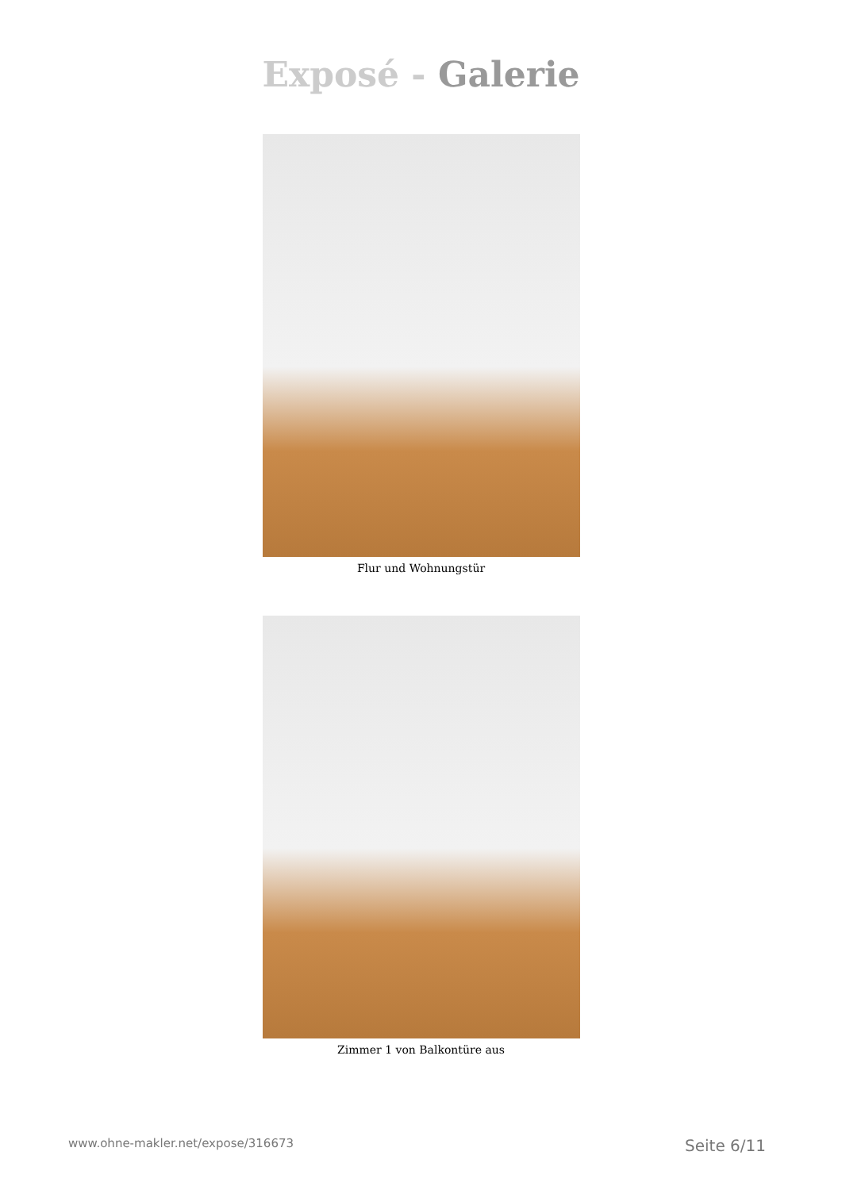Exposé - Galerie
Flur und Wohnungstür
Zimmer 1 von Balkontüre aus
www.ohne-makler.net/expose/316673 Seite 6/11